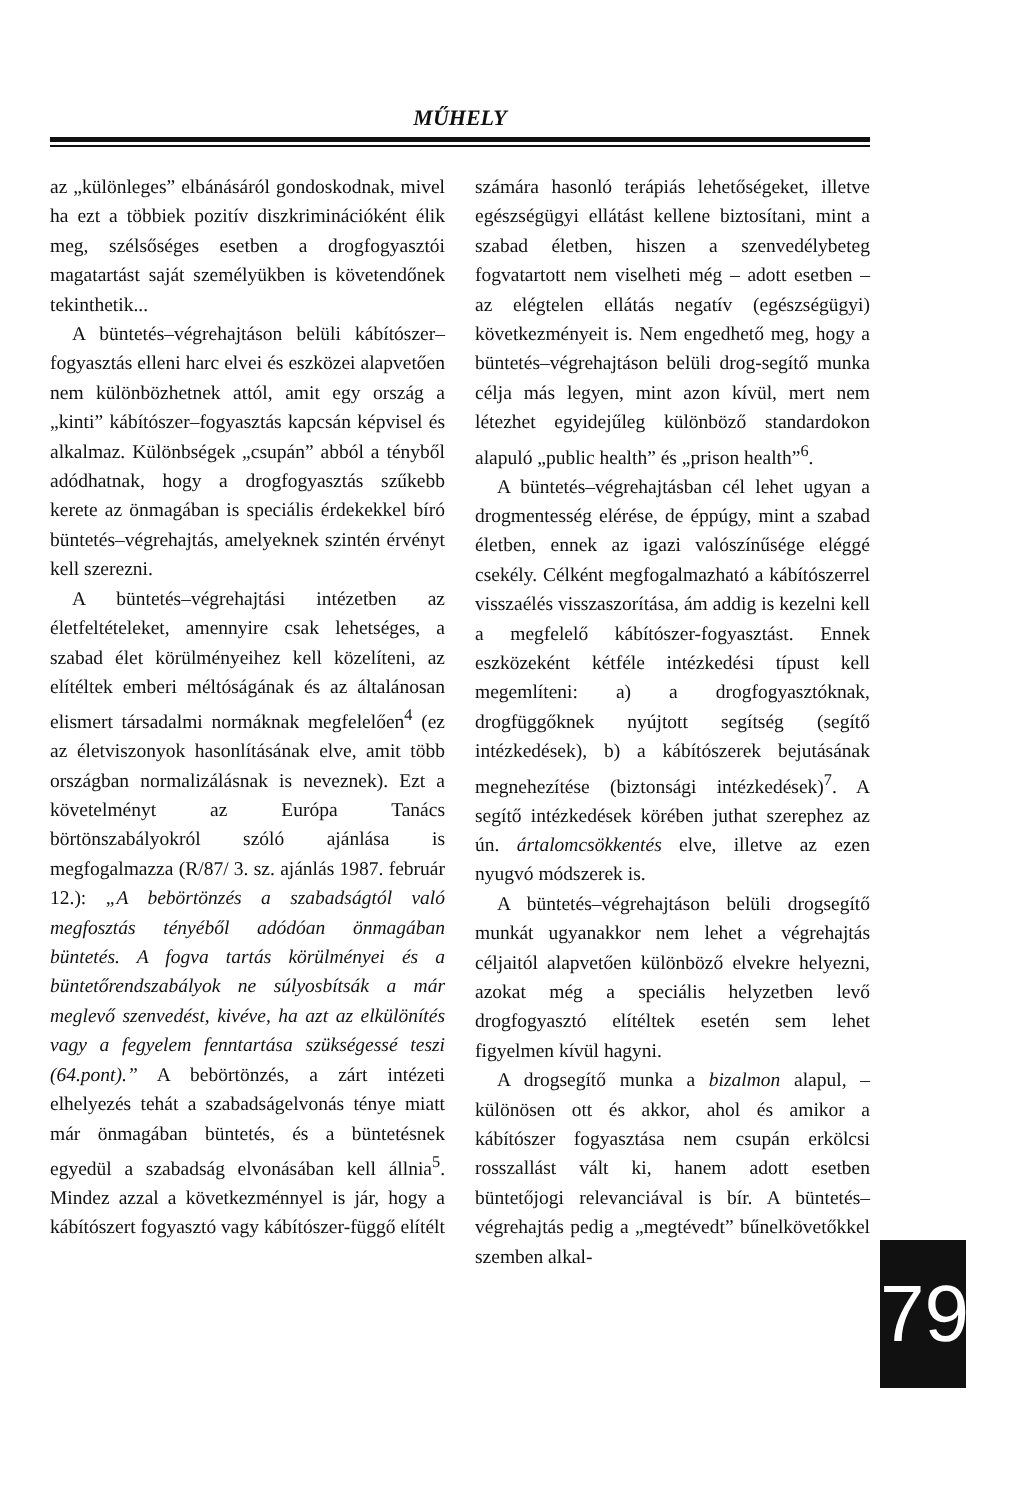MŰHELY
az „különleges” elbánásáról gondoskodnak, mivel ha ezt a többiek pozitív diszkriminációként élik meg, szélsőséges esetben a drogfogyasztói magatartást saját személyükben is követendőnek tekinthetik...
A büntetés–végrehajtáson belüli kábítószer–fogyasztás elleni harc elvei és eszközei alapvetően nem különbözhetnek attól, amit egy ország a „kinti” kábítószer–fogyasztás kapcsán képvisel és alkalmaz. Különbségek „csupán” abból a tényből adódhatnak, hogy a drogfogyasztás szűkebb kerete az önmagában is speciális érdekekkel bíró büntetés–végrehajtás, amelyeknek szintén érvényt kell szerezni.
A büntetés–végrehajtási intézetben az életfeltételeket, amennyire csak lehetséges, a szabad élet körülményeihez kell közelíteni, az elítéltek emberi méltóságának és az általánosan elismert társadalmi normáknak megfelelően<sup>4</sup> (ez az életviszonyok hasonlításának elve, amit több országban normalizálásnak is neveznek). Ezt a követelményt az Európa Tanács börtönszabályokról szóló ajánlása is megfogalmazza (R/87/ 3. sz. ajánlás 1987. február 12.): „A bebörtönzés a szabadságtól való megfosztás tényéből adódóan önmagában büntetés. A fogva tartás körülményei és a büntetőrendszabályok ne súlyosbítsák a már meglevő szenvedést, kivéve, ha azt az elkülönítés vagy a fegyelem fenntartása szükségessé teszi (64.pont).” A bebörtönzés, a zárt intézeti elhelyezés tehát a szabadságelvonás ténye miatt már önmagában büntetés, és a büntetésnek egyedül a szabadság elvonásában kell állnia<sup>5</sup>. Mindez azzal a következménnyel is jár, hogy a kábítószert fogyasztó vagy kábítószer-függő elítélt
számára hasonló terápiás lehetőségeket, illetve egészségügyi ellátást kellene biztosítani, mint a szabad életben, hiszen a szenvedélybeteg fogvatartott nem viselheti még – adott esetben – az elégtelen ellátás negatív (egészségügyi) következményeit is. Nem engedhető meg, hogy a büntetés–végrehajtáson belüli drog-segítő munka célja más legyen, mint azon kívül, mert nem létezhet egyidejűleg különböző standardokon alapuló „public health” és „prison health”<sup>6</sup>.
A büntetés–végrehajtásban cél lehet ugyan a drogmentesség elérése, de éppúgy, mint a szabad életben, ennek az igazi valószínűsége eléggé csekély. Célként megfogalmazható a kábítószerrel visszaélés visszaszorítása, ám addig is kezelni kell a megfelelő kábítószer-fogyasztást. Ennek eszközeként kétféle intézkedési típust kell megemlíteni: a) a drogfogyasztóknak, drogfüggőknek nyújtott segítség (segítő intézkedések), b) a kábítószerek bejutásának megnehezítése (biztonsági intézkedések)<sup>7</sup>. A segítő intézkedések körében juthat szerephez az ún. ártalomcsökkentés elve, illetve az ezen nyugvó módszerek is.
A büntetés–végrehajtáson belüli drogsegítő munkát ugyanakkor nem lehet a végrehajtás céljaitól alapvetően különböző elvekre helyezni, azokat még a speciális helyzetben levő drogfogyasztó elítéltek esetén sem lehet figyelmen kívül hagyni.
A drogsegítő munka a bizalmon alapul, – különösen ott és akkor, ahol és amikor a kábítószer fogyasztása nem csupán erkölcsi rosszallást vált ki, hanem adott esetben büntetőjogi relevanciával is bír. A büntetés–végrehajtás pedig a „megtévedt” bűnelkövetőkkel szemben alkal-
7 9